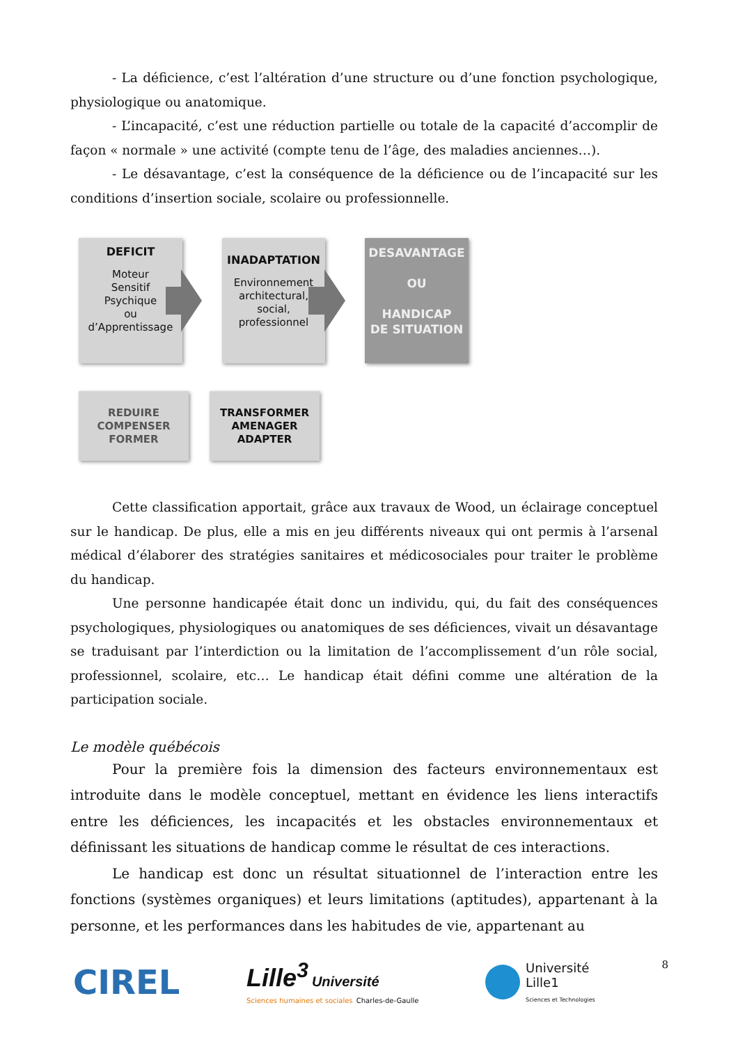- La déficience, c’est l’altération d’une structure ou d’une fonction psychologique, physiologique ou anatomique.
- L’incapacité, c’est une réduction partielle ou totale de la capacité d’accomplir de façon « normale » une activité (compte tenu de l’âge, des maladies anciennes…).
- Le désavantage, c’est la conséquence de la déficience ou de l’incapacité sur les conditions d’insertion sociale, scolaire ou professionnelle.
DEFICIT
Moteur
Sensitif
Psychique
ou
d’Apprentissage
INADAPTATION
Environnement architectural, social, professionnel
DESAVANTAGE
OU
HANDICAP
DE SITUATION
REDUIRE
COMPENSER
FORMER
TRANSFORMER
AMENAGER
ADAPTER
Cette classification apportait, grâce aux travaux de Wood, un éclairage conceptuel sur le handicap. De plus, elle a mis en jeu différents niveaux qui ont permis à l’arsenal médical d’élaborer des stratégies sanitaires et médicosociales pour traiter le problème du handicap.
Une personne handicapée était donc un individu, qui, du fait des conséquences psychologiques, physiologiques ou anatomiques de ses déficiences, vivait un désavantage se traduisant par l’interdiction ou la limitation de l’accomplissement d’un rôle social, professionnel, scolaire, etc… Le handicap était défini comme une altération de la participation sociale.
Le modèle québécois
Pour la première fois la dimension des facteurs environnementaux est introduite dans le modèle conceptuel, mettant en évidence les liens interactifs entre les déficiences, les incapacités et les obstacles environnementaux et définissant les situations de handicap comme le résultat de ces interactions.
Le handicap est donc un résultat situationnel de l’interaction entre les fonctions (systèmes organiques) et leurs limitations (aptitudes), appartenant à la personne, et les performances dans les habitudes de vie, appartenant au
CIREL
Lille<sup>3</sup> Université
Sciences humaines et sociales Charles-de-Gaulle
Université
Lille1
Sciences et Technologies
8